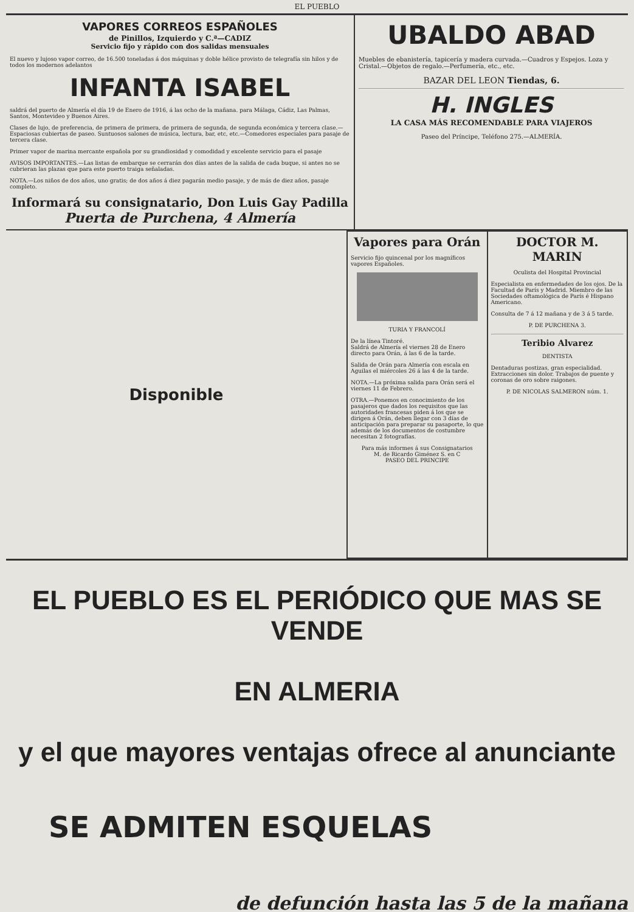EL PUEBLO
VAPORES CORREOS ESPAÑOLES
de Pinillos, Izquierdo y C.ª—CADIZ
Servicio fijo y rápido con dos salidas mensuales
El nuevo y lujoso vapor correo, de 16.500 toneladas á dos máquinas y doble hélice provisto de telegrafía sin hilos y de todos los modernos adelantos
INFANTA ISABEL
saldrá del puerto de Almería el día 19 de Enero de 1916, á las ocho de la mañana. para Málaga, Cádiz, Las Palmas, Santos, Montevideo y Buenos Aires.
Clases de lujo, de preferencia, de primera de primera, de primera de segunda, de segunda económica y tercera clase.—Espaciosas cubiertas de paseo. Suntuosos salones de música, lectura, bar, etc, etc.—Comedores especiales para pasaje de tercera clase.
Primer vapor de marina mercante española por su grandiosidad y comodidad y excelente servicio para el pasaje
AVISOS IMPORTANTES.—Las listas de embarque se cerrarán dos días antes de la salida de cada buque, si antes no se cubrieran las plazas que para este puerto traiga señaladas.
NOTA.—Los niños de dos años, uno gratis; de dos años á diez pagarán medio pasaje, y de más de diez años, pasaje completo.
Informará su consignatario, Don Luis Gay Padilla
Puerta de Purchena, 4 Almería
UBALDO ABAD
Muebles de ebanistería, tapicería y madera curvada.—Cuadros y Espejos. Loza y Cristal.—Objetos de regalo.—Perfumería, etc., etc.
BAZAR DEL LEON Tiendas, 6.
H. INGLES
LA CASA MÁS RECOMENDABLE PARA VIAJEROS
Paseo del Príncipe, Teléfono 275.—ALMERÍA.
Disponible
Vapores para Orán
Servicio fijo quincenal por los magníficos vapores Españoles.
TURIA Y FRANCOLÍ
De la línea Tintoré.
Saldrá de Almería el viernes 28 de Enero directo para Orán, á las 6 de la tarde.
Salida de Orán para Almería con escala en Aguilas el miércoles 26 á las 4 de la tarde.
NOTA.—La próxima salida para Orán será el viernes 11 de Febrero.
OTRA.—Ponemos en conocimiento de los pasajeros que dados los requisitos que las autoridades francesas piden á los que se dirigen á Orán, deben llegar con 3 días de anticipación para preparar su pasaporte, lo que además de los documentos de costumbre necesitan 2 fotografías.
Para más informes á sus Consignatarios
M. de Ricardo Giménez S. en C
PASEO DEL PRINCIPE
DOCTOR M. MARIN
Oculista del Hospital Provincial
Especialista en enfermedades de los ojos. De la Facultad de París y Madrid. Miembro de las Sociedades oftamológica de París é Hispano Americano.
Consulta de 7 á 12 mañana y de 3 á 5 tarde.
P. DE PURCHENA 3.
Teribio Alvarez
DENTISTA
Dentaduras postizas, gran especialidad. Extracciones sin dolor. Trabajos de puente y coronas de oro sobre raigones.
P. DE NICOLAS SALMERON núm. 1.
EL PUEBLO ES EL PERIÓDICO QUE MAS SE VENDE
EN ALMERIA
y el que mayores ventajas ofrece al anunciante
SE ADMITEN ESQUELAS
de defunción hasta las 5 de la mañana